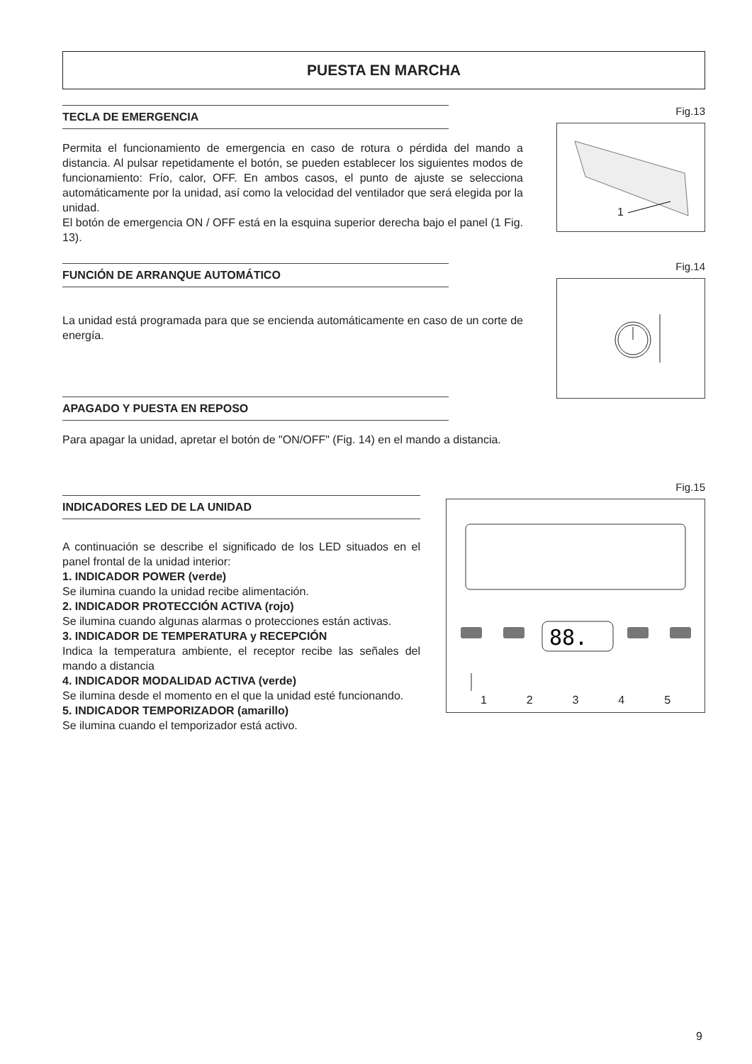PUESTA EN MARCHA
TECLA DE EMERGENCIA
Permita el funcionamiento de emergencia en caso de rotura o pérdida del mando a distancia. Al pulsar repetidamente el botón, se pueden establecer los siguientes modos de funcionamiento: Frío, calor, OFF. En ambos casos, el punto de ajuste se selecciona automáticamente por la unidad, así como la velocidad del ventilador que será elegida por la unidad.
El botón de emergencia ON / OFF está en la esquina superior derecha bajo el panel (1 Fig. 13).
FUNCIÓN DE ARRANQUE AUTOMÁTICO
La unidad está programada para que se encienda automáticamente en caso de un corte de energía.
APAGADO Y PUESTA EN REPOSO
Fig.13
1
Fig.14
Para apagar la unidad, apretar el botón de "ON/OFF" (Fig. 14) en el mando a distancia.
INDICADORES LED DE LA UNIDAD
A continuación se describe el significado de los LED situados en el panel frontal de la unidad interior:
1. INDICADOR POWER (verde)
Se ilumina cuando la unidad recibe alimentación.
2. INDICADOR PROTECCIÓN ACTIVA (rojo)
Se ilumina cuando algunas alarmas o protecciones están activas.
3. INDICADOR DE TEMPERATURA y RECEPCIÓN
Indica la temperatura ambiente, el receptor recibe las señales del mando a distancia
4. INDICADOR MODALIDAD ACTIVA (verde)
Se ilumina desde el momento en el que la unidad esté funcionando.
5. INDICADOR TEMPORIZADOR (amarillo)
Se ilumina cuando el temporizador está activo.
Fig.15
88.
12345
9